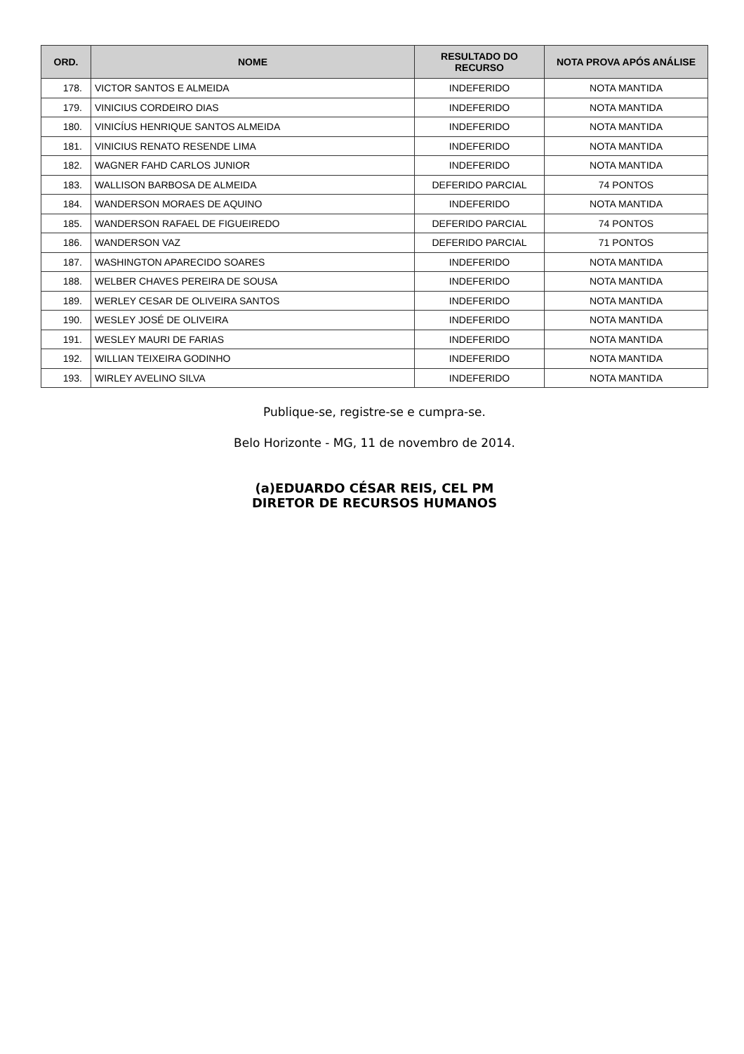| ORD. | NOME | RESULTADO DO RECURSO | NOTA PROVA APÓS ANÁLISE |
| --- | --- | --- | --- |
| 178. | VICTOR SANTOS E ALMEIDA | INDEFERIDO | NOTA MANTIDA |
| 179. | VINICIUS CORDEIRO DIAS | INDEFERIDO | NOTA MANTIDA |
| 180. | VINICÍUS HENRIQUE SANTOS ALMEIDA | INDEFERIDO | NOTA MANTIDA |
| 181. | VINICIUS RENATO RESENDE LIMA | INDEFERIDO | NOTA MANTIDA |
| 182. | WAGNER FAHD CARLOS JUNIOR | INDEFERIDO | NOTA MANTIDA |
| 183. | WALLISON BARBOSA DE ALMEIDA | DEFERIDO PARCIAL | 74 PONTOS |
| 184. | WANDERSON MORAES DE AQUINO | INDEFERIDO | NOTA MANTIDA |
| 185. | WANDERSON RAFAEL DE FIGUEIREDO | DEFERIDO PARCIAL | 74 PONTOS |
| 186. | WANDERSON VAZ | DEFERIDO PARCIAL | 71 PONTOS |
| 187. | WASHINGTON APARECIDO SOARES | INDEFERIDO | NOTA MANTIDA |
| 188. | WELBER CHAVES PEREIRA DE SOUSA | INDEFERIDO | NOTA MANTIDA |
| 189. | WERLEY CESAR DE OLIVEIRA SANTOS | INDEFERIDO | NOTA MANTIDA |
| 190. | WESLEY JOSÉ DE OLIVEIRA | INDEFERIDO | NOTA MANTIDA |
| 191. | WESLEY MAURI DE FARIAS | INDEFERIDO | NOTA MANTIDA |
| 192. | WILLIAN TEIXEIRA GODINHO | INDEFERIDO | NOTA MANTIDA |
| 193. | WIRLEY AVELINO SILVA | INDEFERIDO | NOTA MANTIDA |
Publique-se, registre-se e cumpra-se.
Belo Horizonte - MG, 11 de novembro de 2014.
(a)EDUARDO CÉSAR REIS, CEL PM
DIRETOR DE RECURSOS HUMANOS